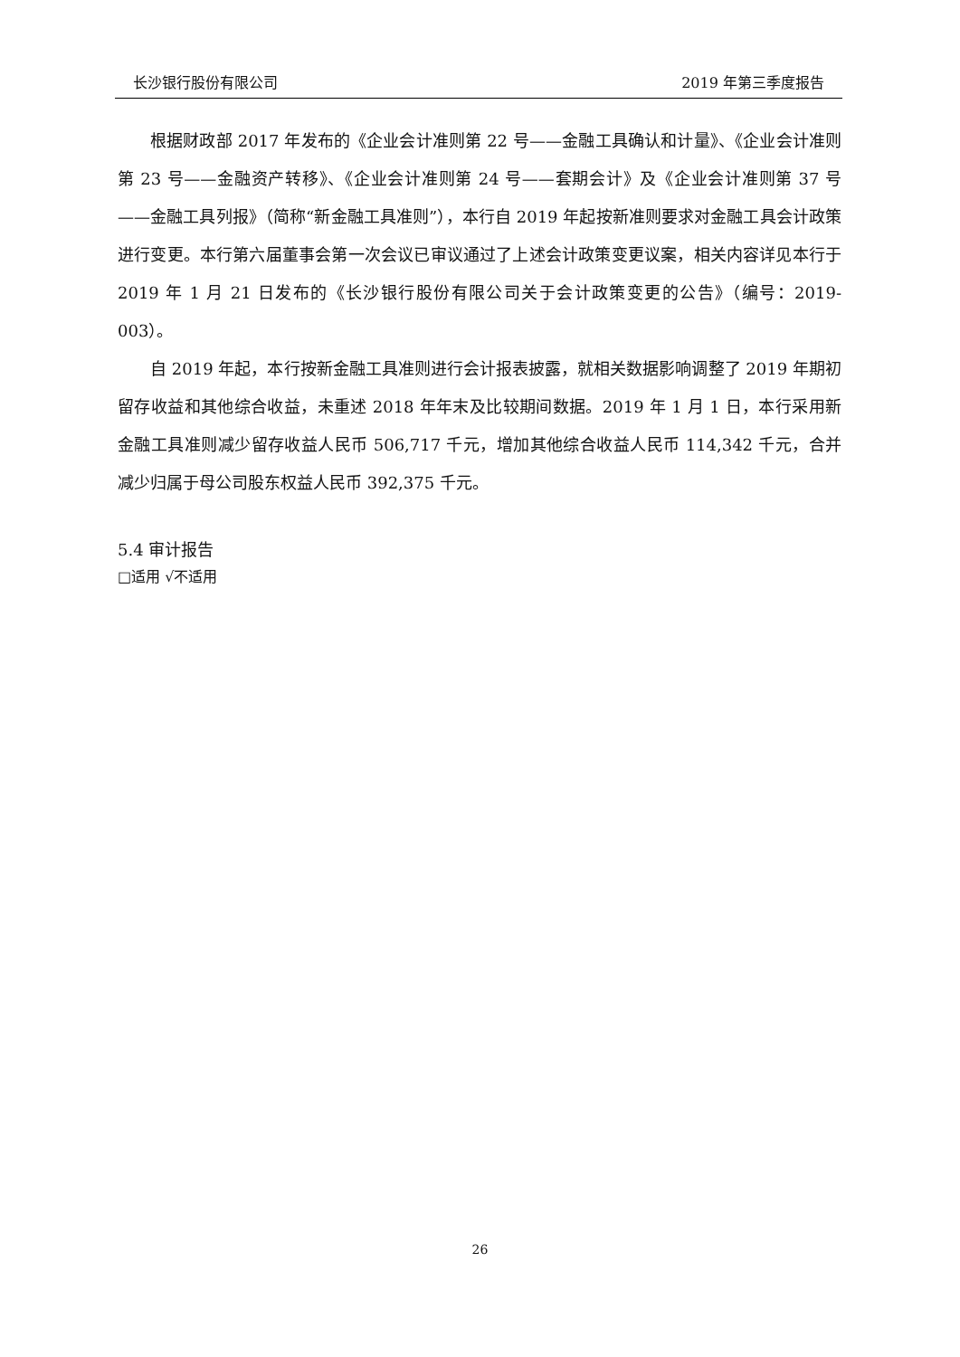长沙银行股份有限公司 2019 年第三季度报告
根据财政部 2017 年发布的《企业会计准则第 22 号——金融工具确认和计量》、《企业会计准则第 23 号——金融资产转移》、《企业会计准则第 24 号——套期会计》及《企业会计准则第 37 号——金融工具列报》（简称“新金融工具准则”），本行自 2019 年起按新准则要求对金融工具会计政策进行变更。本行第六届董事会第一次会议已审议通过了上述会计政策变更议案，相关内容详见本行于 2019 年 1 月 21 日发布的《长沙银行股份有限公司关于会计政策变更的公告》（编号：2019-003）。
自 2019 年起，本行按新金融工具准则进行会计报表披露，就相关数据影响调整了 2019 年期初留存收益和其他综合收益，未重述 2018 年年末及比较期间数据。2019 年 1 月 1 日，本行采用新金融工具准则减少留存收益人民币 506,717 千元，增加其他综合收益人民币 114,342 千元，合并减少归属于母公司股东权益人民币 392,375 千元。
5.4 审计报告
□适用 √不适用
26